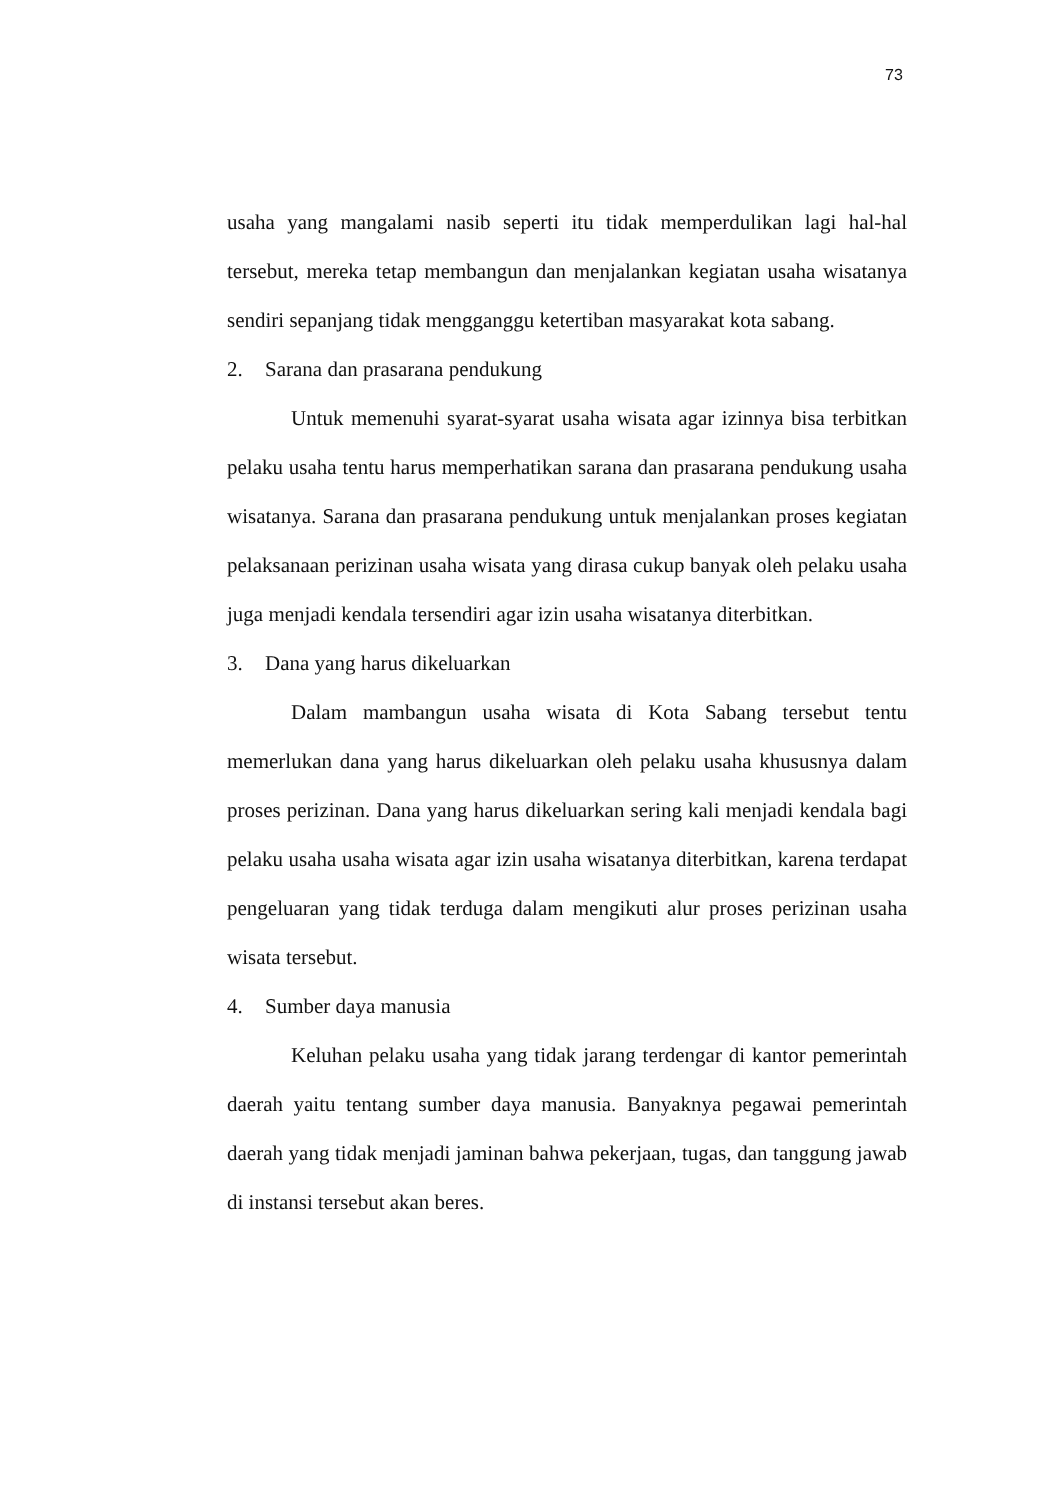73
usaha yang mangalami nasib seperti itu tidak memperdulikan lagi hal-hal tersebut, mereka tetap membangun dan menjalankan kegiatan usaha wisatanya sendiri sepanjang tidak mengganggu ketertiban masyarakat kota sabang.
2. Sarana dan prasarana pendukung
Untuk memenuhi syarat-syarat usaha wisata agar izinnya bisa terbitkan pelaku usaha tentu harus memperhatikan sarana dan prasarana pendukung usaha wisatanya. Sarana dan prasarana pendukung untuk menjalankan proses kegiatan pelaksanaan perizinan usaha wisata yang dirasa cukup banyak oleh pelaku usaha juga menjadi kendala tersendiri agar izin usaha wisatanya diterbitkan.
3. Dana yang harus dikeluarkan
Dalam mambangun usaha wisata di Kota Sabang tersebut tentu memerlukan dana yang harus dikeluarkan oleh pelaku usaha khususnya dalam proses perizinan. Dana yang harus dikeluarkan sering kali menjadi kendala bagi pelaku usaha usaha wisata agar izin usaha wisatanya diterbitkan, karena terdapat pengeluaran yang tidak terduga dalam mengikuti alur proses perizinan usaha wisata tersebut.
4. Sumber daya manusia
Keluhan pelaku usaha yang tidak jarang terdengar di kantor pemerintah daerah yaitu tentang sumber daya manusia. Banyaknya pegawai pemerintah daerah yang tidak menjadi jaminan bahwa pekerjaan, tugas, dan tanggung jawab di instansi tersebut akan beres.